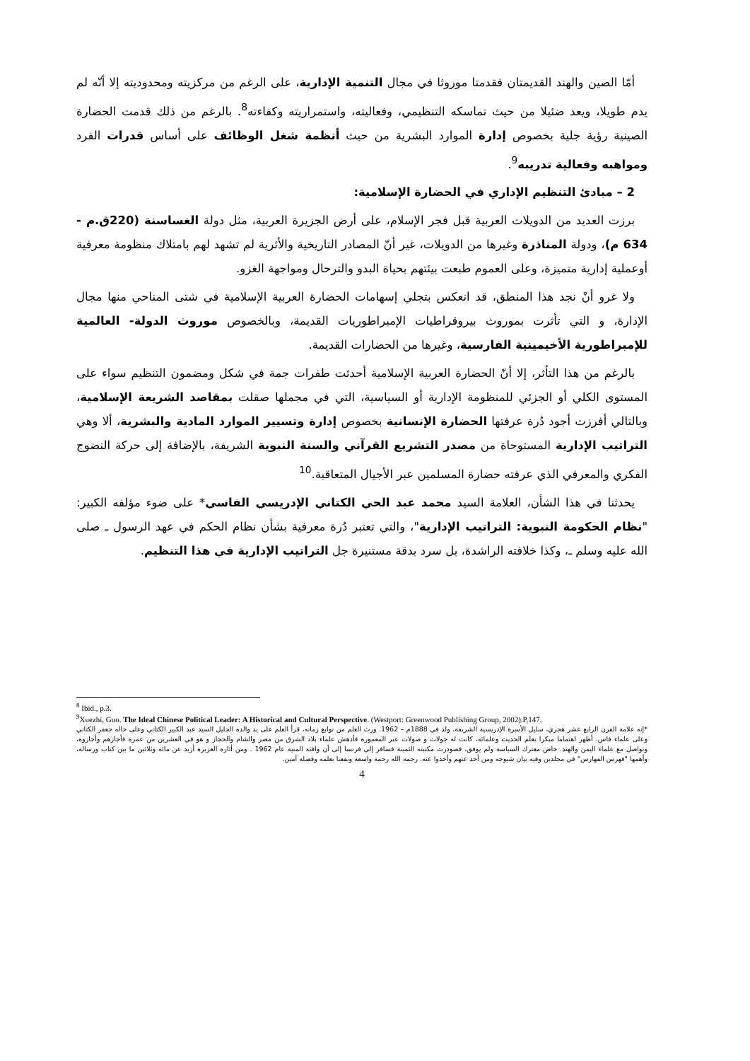أمّا الصين والهند القديمتان فقدمتا موروثا في مجال التنمية الإدارية، على الرغم من مركزيته ومحدوديته إلا أنّه لم يدم طويلا، ويعد ضئيلا من حيث تماسكه التنظيمي، وفعاليته، واستمراريته وكفاءته<sup>8</sup>. بالرغم من ذلك قدمت الحضارة الصينية رؤية جلية بخصوص إدارة الموارد البشرية من حيث أنظمة شغل الوظائف على أساس قدرات الفرد ومواهبه وفعالية تدريبه<sup>9</sup>.
2 – مبادئ التنظيم الإداري في الحضارة الإسلامية:
برزت العديد من الدويلات العربية قبل فجر الإسلام، على أرض الجزيرة العربية، مثل دولة الغساسنة (220ق.م - 634 م)، ودولة المناذرة وغيرها من الدويلات، غير أنّ المصادر التاريخية والأثرية لم تشهد لهم بامتلاك منظومة معرفية أوعملية إدارية متميزة، وعلى العموم طبعت بيئتهم بحياة البدو والترحال ومواجهة الغزو.
ولا غرو أنْ نجد هذا المنطق، قد انعكس بتجلي إسهامات الحضارة العربية الإسلامية في شتى المناحي منها مجال الإدارة، و التي تأثرت بموروث بيروقراطيات الإمبراطوريات القديمة، وبالخصوص موروث الدولة- العالمية للإمبراطورية الأخيمينية الفارسية، وغيرها من الحضارات القديمة.
بالرغم من هذا التأثر، إلا أنّ الحضارة العربية الإسلامية أحدثت طفرات جمة في شكل ومضمون التنظيم سواء على المستوى الكلي أو الجزئي للمنظومة الإدارية أو السياسية، التي في مجملها صقلت بمقاصد الشريعة الإسلامية، وبالتالي أفرزت أجود دُرة عرفتها الحضارة الإنسانية بخصوص إدارة وتسيير الموارد المادية والبشرية، ألا وهي التراتيب الإدارية المستوحاة من مصدر التشريع القرآني والسنة النبوية الشريفة، بالإضافة إلى حركة النضوج الفكري والمعرفي الذي عرفته حضارة المسلمين عبر الأجيال المتعاقبة.<sup>10</sup>
يحدثنا في هذا الشأن، العلامة السيد محمد عبد الحي الكتاني الإدريسي الفاسي* على ضوء مؤلفه الكبير: "نظام الحكومة النبوية: التراتيب الإدارية"، والتي تعتبر دُرة معرفية بشأن نظام الحكم في عهد الرسول ـ صلى الله عليه وسلم ـ، وكذا خلافته الراشدة، بل سرد بدقة مستنيرة جل التراتيب الإدارية في هذا التنظيم.
<sup>8</sup> Ibid., p.3.
<sup>9</sup> Xuezhi, Guo. The Ideal Chinese Political Leader: A Historical and Cultural Perspective. (Westport: Greenwood Publishing Group, 2002).P,147.
*إنه علامة القرن الرابع عشر هجري، سليل الأسرة الإدريسية الشريفة، ولد في 1888م – 1962. ورث العلم من نوابغ زمانه، قرأ العلم على يد والده الجليل السيد عبد الكبير الكتاني وعلى خاله جعفر الكتاني وعلى علماء فاس، أظهر اهتماما مبكرا بعلم الحديث وعلمائه، كانت له جولات و صولات عبر المعمورة فأدهش علماء بلاد الشرق من مصر والشام والحجاز و هو في العشرين من عمره فأجازهم وأجازوه، وتواصل مع علماء اليمن والهند. خاض معترك السياسة ولم يوفق، فصودرت مكتبته الثمينة فسافر إلى فرنسا إلى أن وافته المنية عام 1962 . ومن أثاره الغزيرة أزيد عن مائة وثلاثين ما بين كتاب ورسالة، وأهمها "فهرس الفهارس" في مجلدين وفيه بيان شيوخه ومن أخذ عنهم وأخذوا عنه. رحمه الله رحمة واسعة ونفعنا بعلمه وفضله آمين.
4